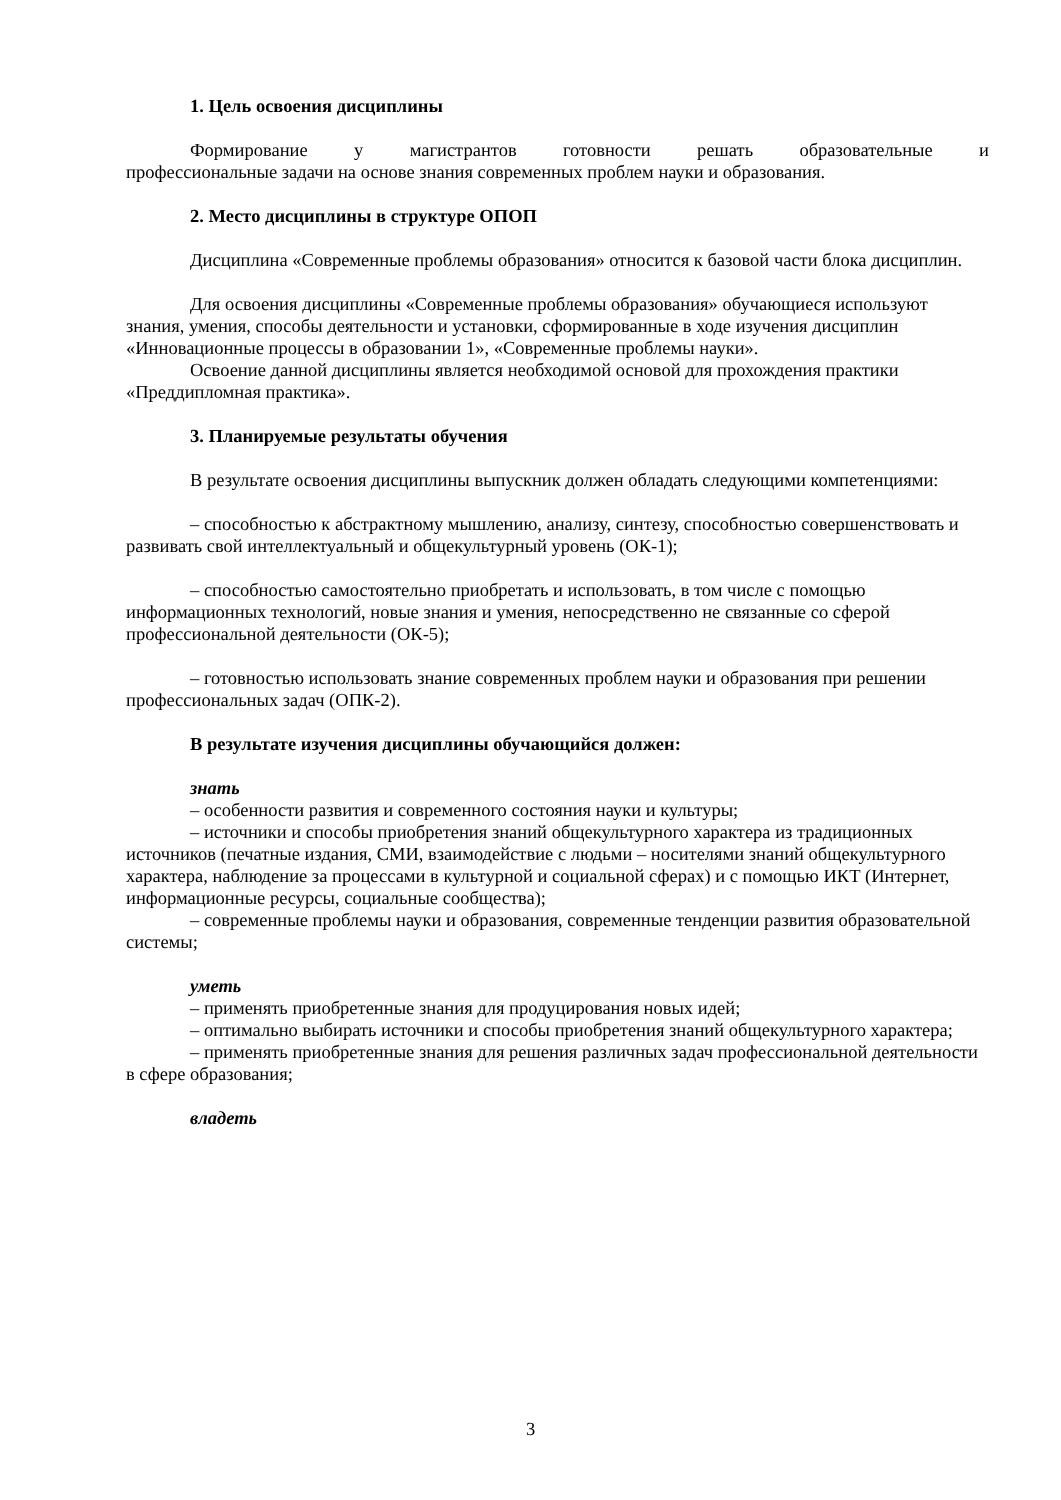1. Цель освоения дисциплины
Формирование у магистрантов готовности решать образовательные и
профессиональные задачи на основе знания современных проблем науки и образования.
2. Место дисциплины в структуре ОПОП
Дисциплина «Современные проблемы образования» относится к базовой части блока дисциплин.
Для освоения дисциплины «Современные проблемы образования» обучающиеся используют знания, умения, способы деятельности и установки, сформированные в ходе изучения дисциплин «Инновационные процессы в образовании 1», «Современные проблемы науки».
Освоение данной дисциплины является необходимой основой для прохождения практики «Преддипломная практика».
3. Планируемые результаты обучения
В результате освоения дисциплины выпускник должен обладать следующими компетенциями:
– способностью к абстрактному мышлению, анализу, синтезу, способностью совершенствовать и развивать свой интеллектуальный и общекультурный уровень (ОК-1);
– способностью самостоятельно приобретать и использовать, в том числе с помощью информационных технологий, новые знания и умения, непосредственно не связанные со сферой профессиональной деятельности (ОК-5);
– готовностью использовать знание современных проблем науки и образования при решении профессиональных задач (ОПК-2).
В результате изучения дисциплины обучающийся должен:
знать
– особенности развития и современного состояния науки и культуры;
– источники и способы приобретения знаний общекультурного характера из традиционных источников (печатные издания, СМИ, взаимодействие с людьми – носителями знаний общекультурного характера, наблюдение за процессами в культурной и социальной сферах) и с помощью ИКТ (Интернет, информационные ресурсы, социальные сообщества);
– современные проблемы науки и образования, современные тенденции развития образовательной системы;
уметь
– применять приобретенные знания для продуцирования новых идей;
– оптимально выбирать источники и способы приобретения знаний общекультурного характера;
– применять приобретенные знания для решения различных задач профессиональной деятельности в сфере образования;
владеть
3